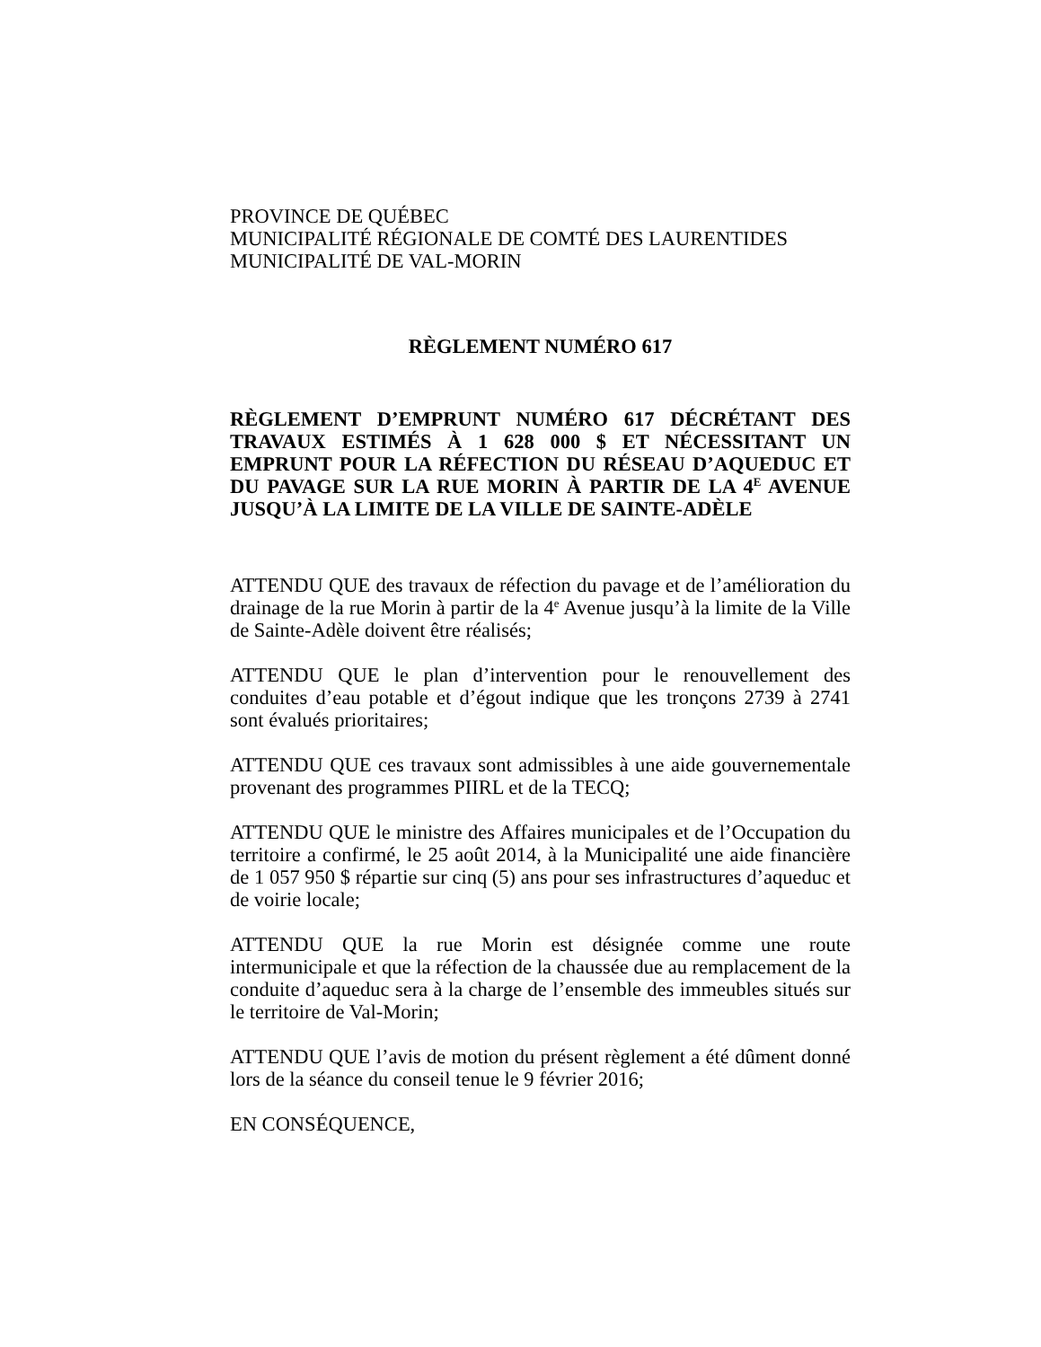PROVINCE DE QUÉBEC
MUNICIPALITÉ RÉGIONALE DE COMTÉ DES LAURENTIDES
MUNICIPALITÉ DE VAL-MORIN
RÈGLEMENT NUMÉRO 617
RÈGLEMENT D’EMPRUNT NUMÉRO 617 DÉCRÉTANT DES TRAVAUX ESTIMÉS À 1 628 000 $ ET NÉCESSITANT UN EMPRUNT POUR LA RÉFECTION DU RÉSEAU D’AQUEDUC ET DU PAVAGE SUR LA RUE MORIN À PARTIR DE LA 4<sup>E</sup> AVENUE JUSQU’À LA LIMITE DE LA VILLE DE SAINTE-ADÈLE
ATTENDU QUE des travaux de réfection du pavage et de l’amélioration du drainage de la rue Morin à partir de la 4<sup>e</sup> Avenue jusqu’à la limite de la Ville de Sainte-Adèle doivent être réalisés;
ATTENDU QUE le plan d’intervention pour le renouvellement des conduites d’eau potable et d’égout indique que les tronçons 2739 à 2741 sont évalués prioritaires;
ATTENDU QUE ces travaux sont admissibles à une aide gouvernementale provenant des programmes PIIRL et de la TECQ;
ATTENDU QUE le ministre des Affaires municipales et de l’Occupation du territoire a confirmé, le 25 août 2014, à la Municipalité une aide financière de 1 057 950 $ répartie sur cinq (5) ans pour ses infrastructures d’aqueduc et de voirie locale;
ATTENDU QUE la rue Morin est désignée comme une route intermunicipale et que la réfection de la chaussée due au remplacement de la conduite d’aqueduc sera à la charge de l’ensemble des immeubles situés sur le territoire de Val-Morin;
ATTENDU QUE l’avis de motion du présent règlement a été dûment donné lors de la séance du conseil tenue le 9 février 2016;
EN CONSÉQUENCE,